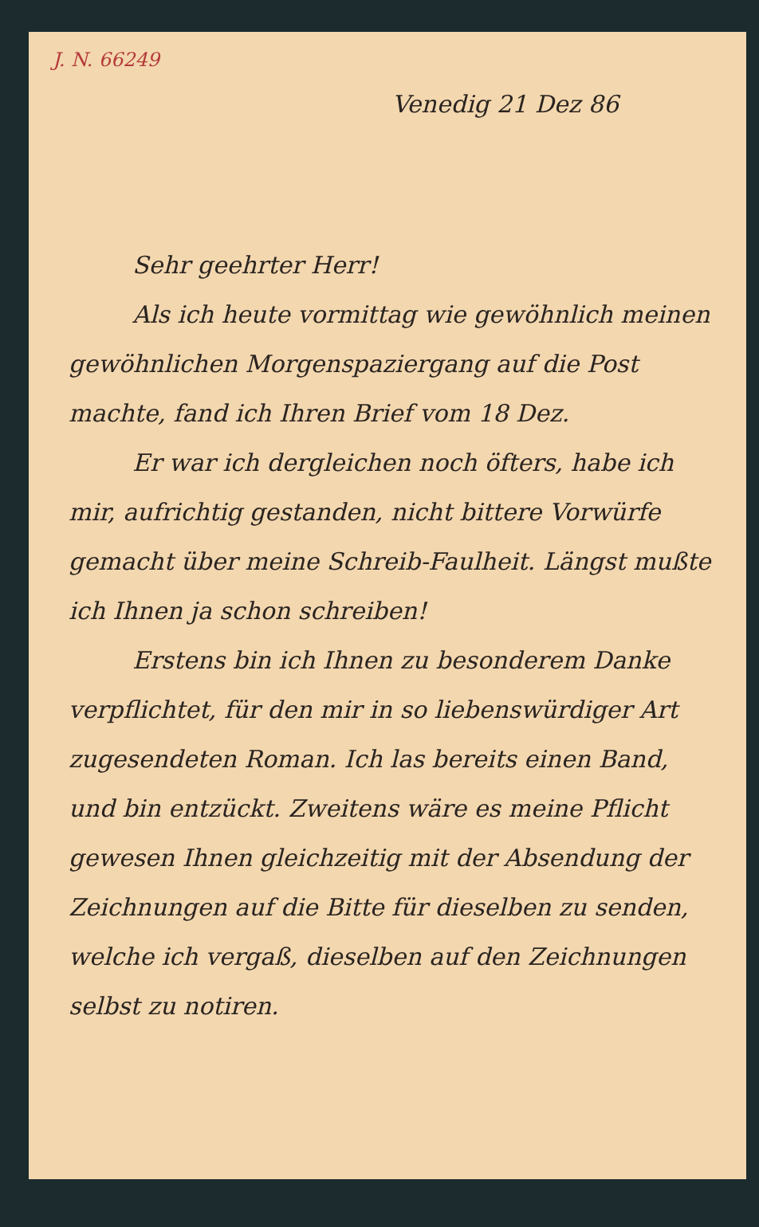J. N. 66249
Venedig 21 Dez 86
Sehr geehrter Herr!
Als ich heute vormittag wie gewöhnlich meinen gewöhnlichen Morgenspaziergang auf die Post machte, fand ich Ihren Brief vom 18 Dez.
Er war ich dergleichen noch öfters, habe ich mir, aufrichtig gestanden, nicht bittere Vorwürfe gemacht über meine Schreib-Faulheit. Längst mußte ich Ihnen ja schon schreiben!
Erstens bin ich Ihnen zu besonderem Danke verpflichtet, für den mir in so liebenswürdiger Art zugesendeten Roman. Ich las bereits einen Band, und bin entzückt. Zweitens wäre es meine Pflicht gewesen Ihnen gleichzeitig mit der Absendung der Zeichnungen auf die Bitte für dieselben zu senden, welche ich vergaß, dieselben auf den Zeichnungen selbst zu notiren.